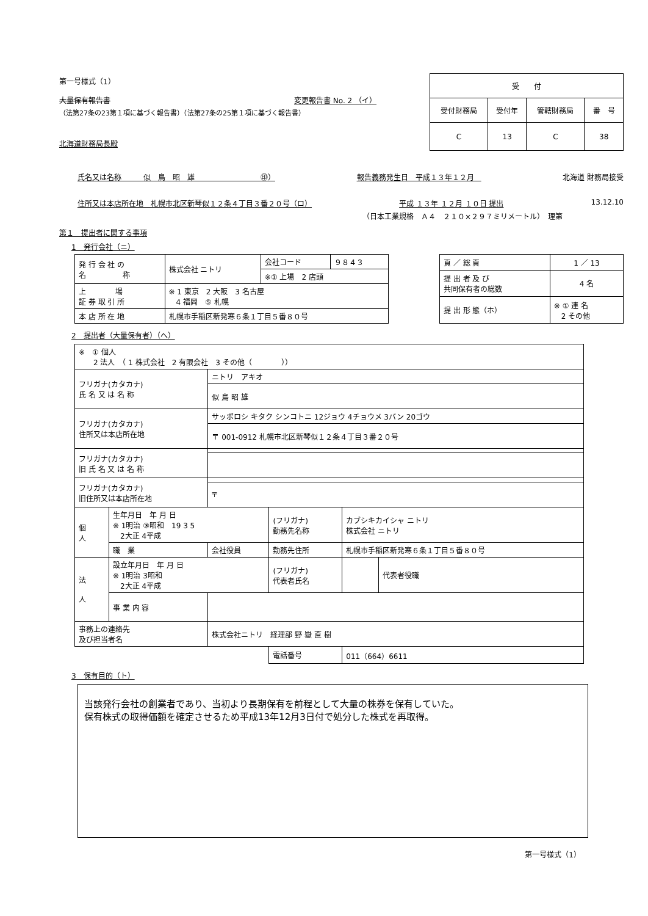第一号様式（1）
大量保有報告書 変更報告書 No. 2 （イ）
（法第27条の23第１項に基づく報告書）（法第27条の25第１項に基づく報告書）
北海道財務局長殿
| 受 付 | | | |
| --- | --- | --- | --- |
| 受付財務局 | 受付年 | 管轄財務局 | 番 号 |
| C | 13 | C | 38 |
氏名又は名称　　　似　鳥　昭　雄　　　　　　　　　㊞） 報告義務発生日　平成１３年１２月　北海道 財務局接受
住所又は本店所在地　札幌市北区新琴似１２条４丁目３番２０号（ロ） 平成 １３年 １２月 １０日 提出 13.12.10
（日本工業規格　Ａ４　２１０×２９７ミリメートル）　理第
第１　提出者に関する事項
1　発行会社（ニ）
| 発 行 会 社 の 名 称 | 株式会社 ニトリ | 会社コード | ９８４３ |
| | | ※① 上場 2 店頭 | |
| 上 場 証 券 取 引 所 | ※ 1 東京 2 大阪 3 名古屋 4 福岡 ⑤ 札幌 | | |
| 本 店 所 在 地 | 札幌市手稲区新発寒６条１丁目５番８０号 | | |
| 頁 ／ 総 頁 | 1 ／ 13 |
| 提 出 者 及 び 共同保有者の総数 | 4 名 |
| 提 出 形 態（ホ） | ※ ① 連 名 2 その他 |
2　提出者（大量保有者）（へ）
| ※ ① 個人 2 法人 （ 1 株式会社 2 有限会社 3 その他（ ）） | | | | | |
| フリガナ(カタカナ) 氏 名 又 は 名 称 | | ニトリ アキオ | | | |
| | | 似 鳥 昭 雄 | | | |
| フリガナ(カタカナ) 住所又は本店所在地 | | サッポロシ キタク シンコトニ 12ジョウ 4チョウメ 3バン 20ゴウ | | | |
| | | 〒 001-0912 札幌市北区新琴似１２条４丁目３番２０号 | | | |
| フリガナ(カタカナ) 旧 氏 名 又 は 名 称 | | | | | |
| フリガナ(カタカナ) 旧住所又は本店所在地 | | | | | |
| | | 〒 | | | |
| 個 人 | 生年月日 年 月 日 ※ 1明治 ③昭和 19 3 5 2大正 4平成 | | (フリガナ) 勤務先名称 | カブシキカイシャ ニトリ 株式会社 ニトリ | |
| | 職 業 | 会社役員 | 勤務先住所 | 札幌市手稲区新発寒６条１丁目５番８０号 | |
| 法 人 | 設立年月日 年 月 日 ※ 1明治 3昭和 2大正 4平成 | | (フリガナ) 代表者氏名 | | 代表者役職 |
| | 事 業 内 容 | | | | |
| 事務上の連絡先 及び担当者名 | | 株式会社ニトリ 経理部 野 嶽 直 樹 | | | |
| | | | 電話番号 | 011（664）6611 | |
3　保有目的（ト）
当該発行会社の創業者であり、当初より長期保有を前程として大量の株券を保有していた。
保有株式の取得価額を確定させるため平成13年12月3日付で処分した株式を再取得。
第一号様式（1）